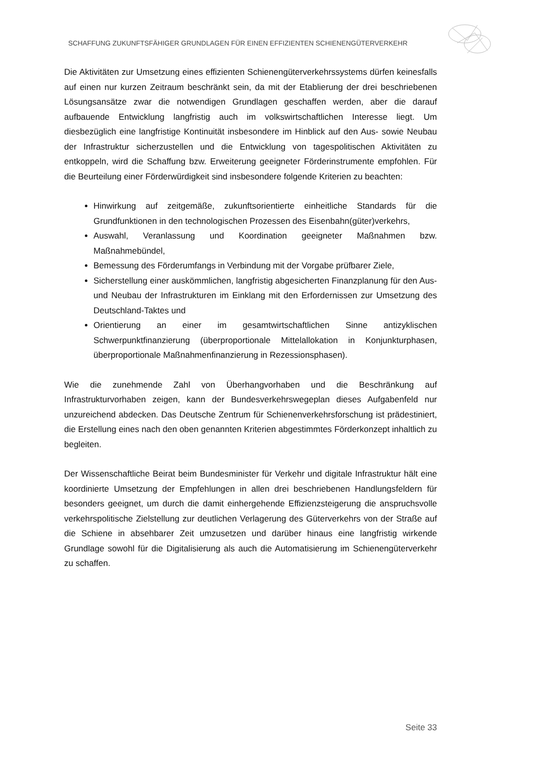SCHAFFUNG ZUKUNFTSFÄHIGER GRUNDLAGEN FÜR EINEN EFFIZIENTEN SCHIENENGÜTERVERKEHR
Die Aktivitäten zur Umsetzung eines effizienten Schienengüterverkehrssystems dürfen keinesfalls auf einen nur kurzen Zeitraum beschränkt sein, da mit der Etablierung der drei beschriebenen Lösungsansätze zwar die notwendigen Grundlagen geschaffen werden, aber die darauf aufbauende Entwicklung langfristig auch im volkswirtschaftlichen Interesse liegt. Um diesbezüglich eine langfristige Kontinuität insbesondere im Hinblick auf den Aus- sowie Neubau der Infrastruktur sicherzustellen und die Entwicklung von tagespolitischen Aktivitäten zu entkoppeln, wird die Schaffung bzw. Erweiterung geeigneter Förderinstrumente empfohlen. Für die Beurteilung einer Förderwürdigkeit sind insbesondere folgende Kriterien zu beachten:
Hinwirkung auf zeitgemäße, zukunftsorientierte einheitliche Standards für die Grundfunktionen in den technologischen Prozessen des Eisenbahn(güter)verkehrs,
Auswahl, Veranlassung und Koordination geeigneter Maßnahmen bzw. Maßnahmebündel,
Bemessung des Förderumfangs in Verbindung mit der Vorgabe prüfbarer Ziele,
Sicherstellung einer auskömmlichen, langfristig abgesicherten Finanzplanung für den Aus- und Neubau der Infrastrukturen im Einklang mit den Erfordernissen zur Umsetzung des Deutschland-Taktes und
Orientierung an einer im gesamtwirtschaftlichen Sinne antizyklischen Schwerpunktfinanzierung (überproportionale Mittelallokation in Konjunkturphasen, überproportionale Maßnahmenfinanzierung in Rezessionsphasen).
Wie die zunehmende Zahl von Überhangvorhaben und die Beschränkung auf Infrastrukturvorhaben zeigen, kann der Bundesverkehrswegeplan dieses Aufgabenfeld nur unzureichend abdecken. Das Deutsche Zentrum für Schienenverkehrsforschung ist prädestiniert, die Erstellung eines nach den oben genannten Kriterien abgestimmtes Förderkonzept inhaltlich zu begleiten.
Der Wissenschaftliche Beirat beim Bundesminister für Verkehr und digitale Infrastruktur hält eine koordinierte Umsetzung der Empfehlungen in allen drei beschriebenen Handlungsfeldern für besonders geeignet, um durch die damit einhergehende Effizienzsteigerung die anspruchsvolle verkehrspolitische Zielstellung zur deutlichen Verlagerung des Güterverkehrs von der Straße auf die Schiene in absehbarer Zeit umzusetzen und darüber hinaus eine langfristig wirkende Grundlage sowohl für die Digitalisierung als auch die Automatisierung im Schienengüterverkehr zu schaffen.
Seite 33